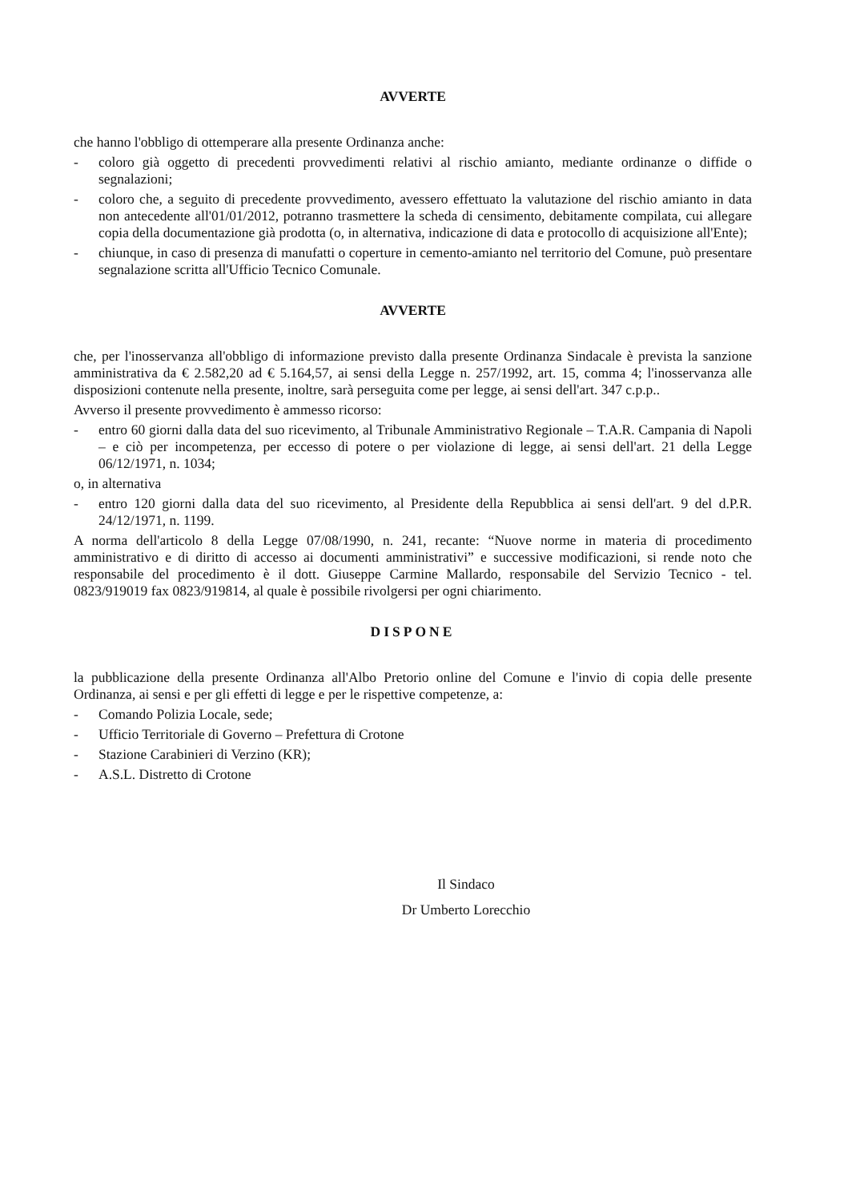AVVERTE
che hanno l'obbligo di ottemperare alla presente Ordinanza anche:
- coloro già oggetto di precedenti provvedimenti relativi al rischio amianto, mediante ordinanze o diffide o segnalazioni;
- coloro che, a seguito di precedente provvedimento, avessero effettuato la valutazione del rischio amianto in data non antecedente all'01/01/2012, potranno trasmettere la scheda di censimento, debitamente compilata, cui allegare copia della documentazione già prodotta (o, in alternativa, indicazione di data e protocollo di acquisizione all'Ente);
- chiunque, in caso di presenza di manufatti o coperture in cemento-amianto nel territorio del Comune, può presentare segnalazione scritta all'Ufficio Tecnico Comunale.
AVVERTE
che, per l'inosservanza all'obbligo di informazione previsto dalla presente Ordinanza Sindacale è prevista la sanzione amministrativa da € 2.582,20 ad € 5.164,57, ai sensi della Legge n. 257/1992, art. 15, comma 4; l'inosservanza alle disposizioni contenute nella presente, inoltre, sarà perseguita come per legge, ai sensi dell'art. 347 c.p.p..
Avverso il presente provvedimento è ammesso ricorso:
- entro 60 giorni dalla data del suo ricevimento, al Tribunale Amministrativo Regionale – T.A.R. Campania di Napoli – e ciò per incompetenza, per eccesso di potere o per violazione di legge, ai sensi dell'art. 21 della Legge 06/12/1971, n. 1034;
o, in alternativa
- entro 120 giorni dalla data del suo ricevimento, al Presidente della Repubblica ai sensi dell'art. 9 del d.P.R. 24/12/1971, n. 1199.
A norma dell'articolo 8 della Legge 07/08/1990, n. 241, recante: “Nuove norme in materia di procedimento amministrativo e di diritto di accesso ai documenti amministrativi” e successive modificazioni, si rende noto che responsabile del procedimento è il dott. Giuseppe Carmine Mallardo, responsabile del Servizio Tecnico - tel. 0823/919019 fax 0823/919814, al quale è possibile rivolgersi per ogni chiarimento.
DISPONE
la pubblicazione della presente Ordinanza all'Albo Pretorio online del Comune e l'invio di copia delle presente Ordinanza, ai sensi e per gli effetti di legge e per le rispettive competenze, a:
- Comando Polizia Locale, sede;
- Ufficio Territoriale di Governo – Prefettura di Crotone
- Stazione Carabinieri di Verzino (KR);
- A.S.L. Distretto di Crotone
Il Sindaco
Dr Umberto Lorecchio